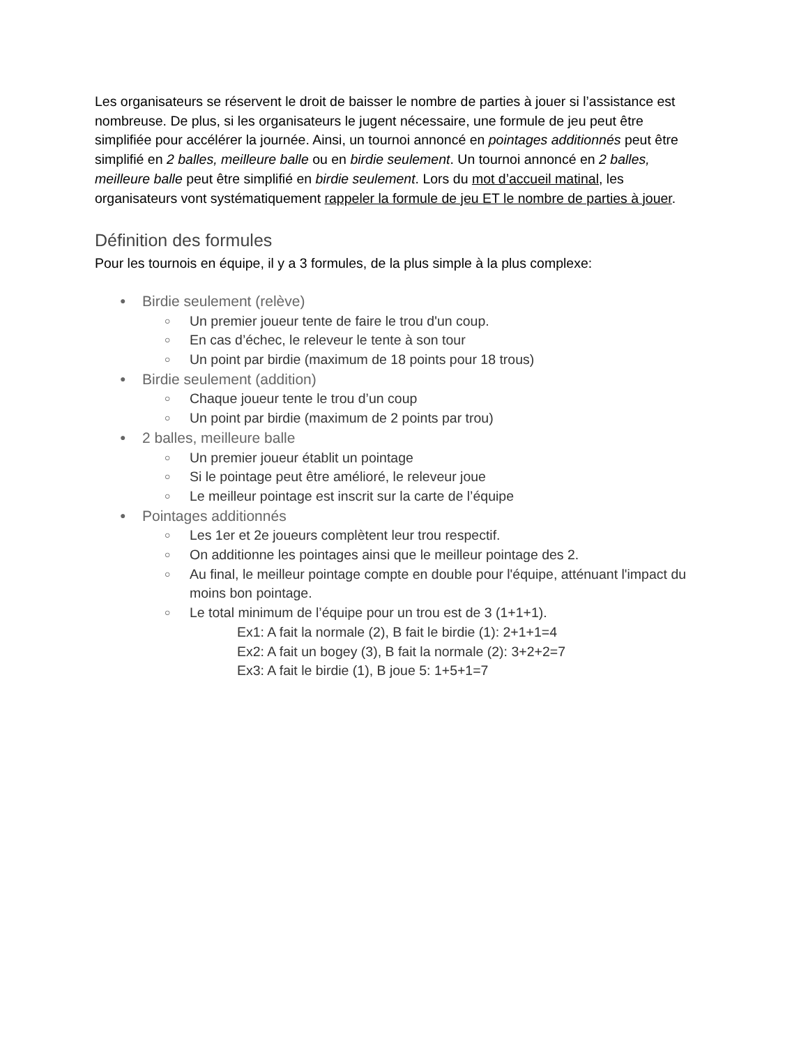Les organisateurs se réservent le droit de baisser le nombre de parties à jouer si l’assistance est nombreuse. De plus, si les organisateurs le jugent nécessaire, une formule de jeu peut être simplifiée pour accélérer la journée. Ainsi, un tournoi annoncé en pointages additionnés peut être simplifié en 2 balles, meilleure balle ou en birdie seulement. Un tournoi annoncé en 2 balles, meilleure balle peut être simplifié en birdie seulement. Lors du mot d’accueil matinal, les organisateurs vont systématiquement rappeler la formule de jeu ET le nombre de parties à jouer.
Définition des formules
Pour les tournois en équipe, il y a 3 formules, de la plus simple à la plus complexe:
● Birdie seulement (relève)
○ Un premier joueur tente de faire le trou d'un coup.
○ En cas d’échec, le releveur le tente à son tour
○ Un point par birdie (maximum de 18 points pour 18 trous)
● Birdie seulement (addition)
○ Chaque joueur tente le trou d’un coup
○ Un point par birdie (maximum de 2 points par trou)
● 2 balles, meilleure balle
○ Un premier joueur établit un pointage
○ Si le pointage peut être amélioré, le releveur joue
○ Le meilleur pointage est inscrit sur la carte de l’équipe
● Pointages additionnés
○ Les 1er et 2e joueurs complètent leur trou respectif.
○ On additionne les pointages ainsi que le meilleur pointage des 2.
○ Au final, le meilleur pointage compte en double pour l'équipe, atténuant l'impact du moins bon pointage.
○ Le total minimum de l’équipe pour un trou est de 3 (1+1+1).
Ex1: A fait la normale (2), B fait le birdie (1): 2+1+1=4
Ex2: A fait un bogey (3), B fait la normale (2): 3+2+2=7
Ex3: A fait le birdie (1), B joue 5: 1+5+1=7